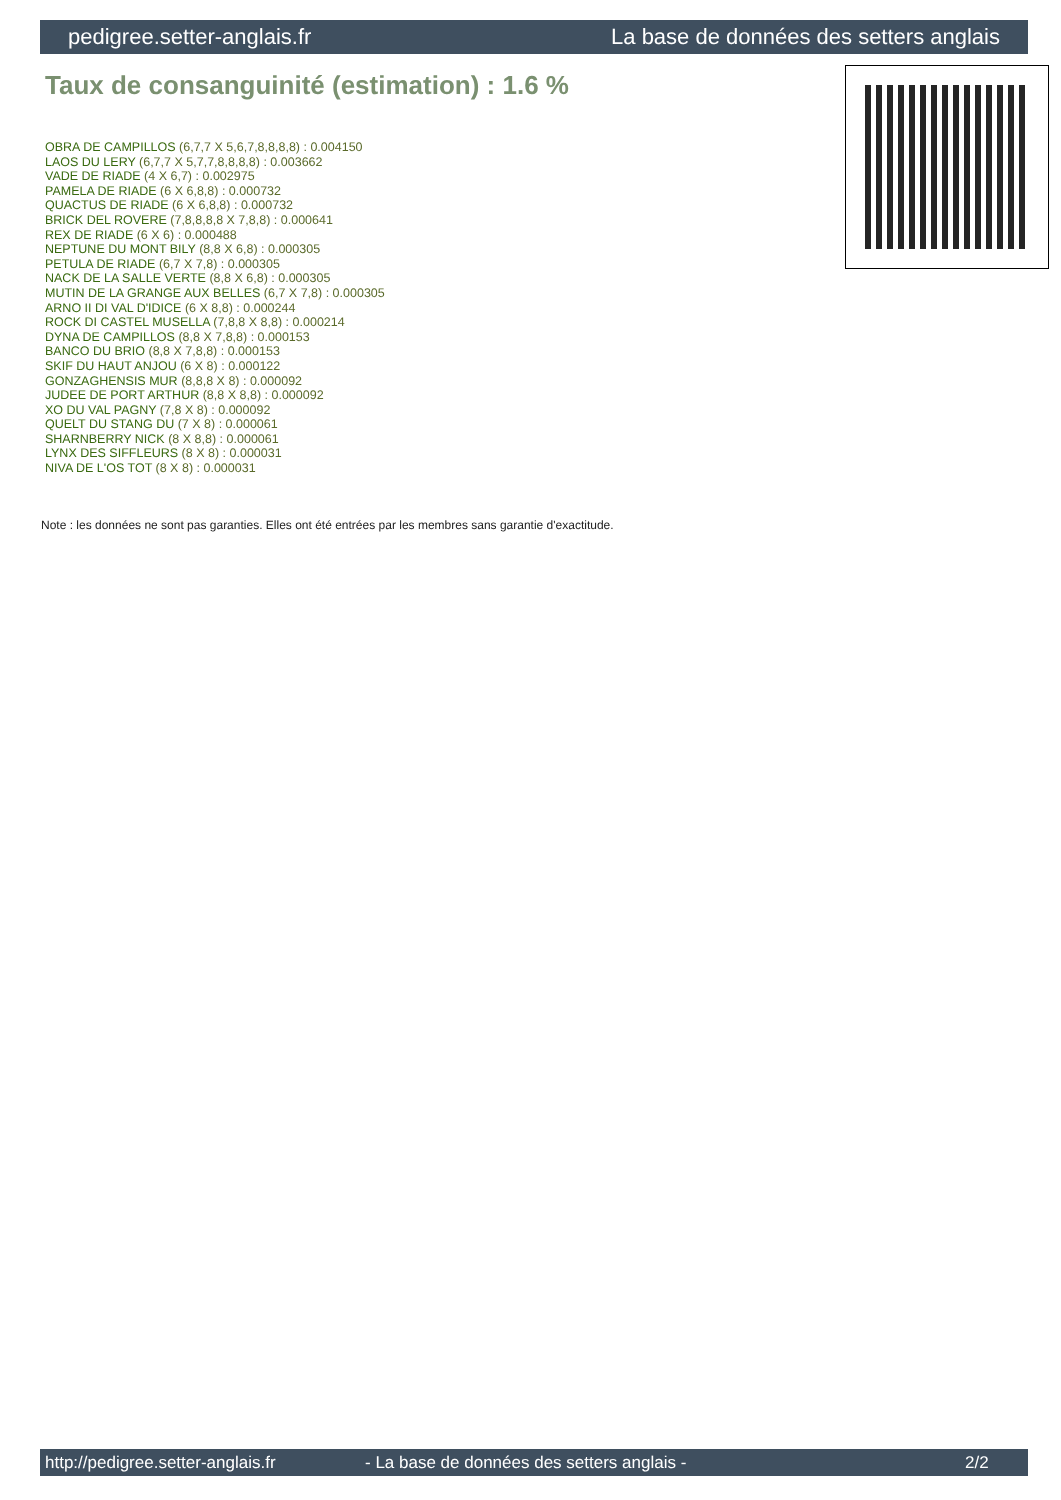pedigree.setter-anglais.fr La base de données des setters anglais
Taux de consanguinité (estimation) : 1.6 %
OBRA DE CAMPILLOS (6,7,7 X 5,6,7,8,8,8,8) : 0.004150
LAOS DU LERY (6,7,7 X 5,7,7,8,8,8,8) : 0.003662
VADE DE RIADE (4 X 6,7) : 0.002975
PAMELA DE RIADE (6 X 6,8,8) : 0.000732
QUACTUS DE RIADE (6 X 6,8,8) : 0.000732
BRICK DEL ROVERE (7,8,8,8,8 X 7,8,8) : 0.000641
REX DE RIADE (6 X 6) : 0.000488
NEPTUNE DU MONT BILY (8,8 X 6,8) : 0.000305
PETULA DE RIADE (6,7 X 7,8) : 0.000305
NACK DE LA SALLE VERTE (8,8 X 6,8) : 0.000305
MUTIN DE LA GRANGE AUX BELLES (6,7 X 7,8) : 0.000305
ARNO II DI VAL D'IDICE (6 X 8,8) : 0.000244
ROCK DI CASTEL MUSELLA (7,8,8 X 8,8) : 0.000214
DYNA DE CAMPILLOS (8,8 X 7,8,8) : 0.000153
BANCO DU BRIO (8,8 X 7,8,8) : 0.000153
SKIF DU HAUT ANJOU (6 X 8) : 0.000122
GONZAGHENSIS MUR (8,8,8 X 8) : 0.000092
JUDEE DE PORT ARTHUR (8,8 X 8,8) : 0.000092
XO DU VAL PAGNY (7,8 X 8) : 0.000092
QUELT DU STANG DU (7 X 8) : 0.000061
SHARNBERRY NICK (8 X 8,8) : 0.000061
LYNX DES SIFFLEURS (8 X 8) : 0.000031
NIVA DE L'OS TOT (8 X 8) : 0.000031
Note : les données ne sont pas garanties. Elles ont été entrées par les membres sans garantie d'exactitude.
http://pedigree.setter-anglais.fr - La base de données des setters anglais - 2/2